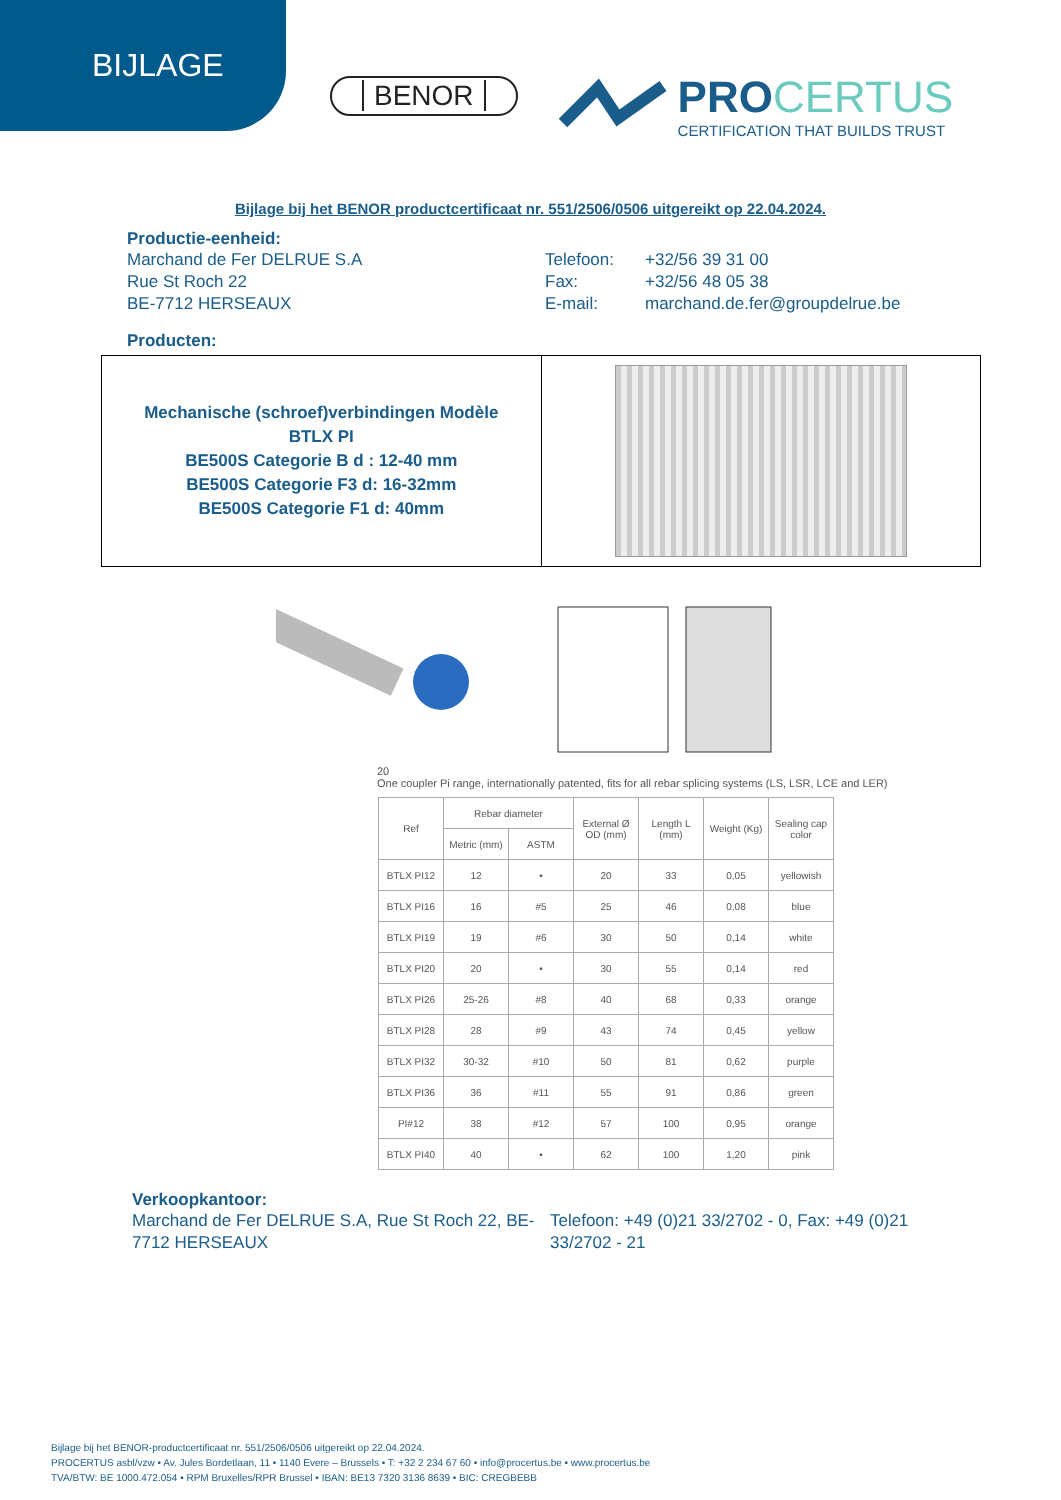BIJLAGE
BENOR
PROCERTUS
CERTIFICATION THAT BUILDS TRUST
Bijlage bij het BENOR productcertificaat nr. 551/2506/0506 uitgereikt op 22.04.2024.
Productie-eenheid:
Marchand de Fer DELRUE S.A Telefoon: +32/56 39 31 00
Rue St Roch 22 Fax: +32/56 48 05 38
BE-7712 HERSEAUX E-mail: marchand.de.fer@groupdelrue.be
Producten:
| Mechanische (schroef)verbindingen Modèle BTLX PI BE500S Categorie B d : 12-40 mm BE500S Categorie F3 d: 16-32mm BE500S Categorie F1 d: 40mm | |
20
One coupler Pi range, internationally patented, fits for all rebar splicing systems (LS, LSR, LCE and LER)
| Ref | Rebar diameter | | External Ø OD (mm) | Length L (mm) | Weight (Kg) | Sealing cap color |
| --- | --- | --- | --- | --- | --- | --- |
| | Metric (mm) | ASTM | | | | |
| BTLX PI12 | 12 | • | 20 | 33 | 0,05 | yellowish |
| BTLX PI16 | 16 | #5 | 25 | 46 | 0,08 | blue |
| BTLX PI19 | 19 | #6 | 30 | 50 | 0,14 | white |
| BTLX PI20 | 20 | • | 30 | 55 | 0,14 | red |
| BTLX PI26 | 25-26 | #8 | 40 | 68 | 0,33 | orange |
| BTLX PI28 | 28 | #9 | 43 | 74 | 0,45 | yellow |
| BTLX PI32 | 30-32 | #10 | 50 | 81 | 0,62 | purple |
| BTLX PI36 | 36 | #11 | 55 | 91 | 0,86 | green |
| PI#12 | 38 | #12 | 57 | 100 | 0,95 | orange |
| BTLX PI40 | 40 | • | 62 | 100 | 1,20 | pink |
Verkoopkantoor:
Marchand de Fer DELRUE S.A, Rue St Roch 22, BE-7712 HERSEAUX
Telefoon: +49 (0)21 33/2702 - 0, Fax: +49 (0)21 33/2702 - 21
Bijlage bij het BENOR-productcertificaat nr. 551/2506/0506 uitgereikt op 22.04.2024.
PROCERTUS asbl/vzw • Av. Jules Bordetlaan, 11 • 1140 Evere – Brussels • T: +32 2 234 67 60 • info@procertus.be • www.procertus.be
TVA/BTW: BE 1000.472.054 • RPM Bruxelles/RPR Brussel • IBAN: BE13 7320 3136 8639 • BIC: CREGBEBB